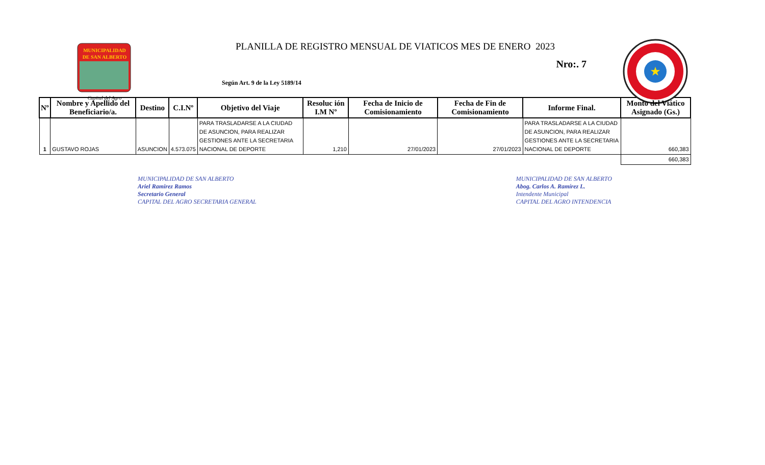MUNICIPALIDAD
DE SAN ALBERTO
Capital del Agro
PLANILLA DE REGISTRO MENSUAL DE VIATICOS MES DE ENERO 2023
Nro:. 7
Según Art. 9 de la Ley 5189/14
★
| Nº | Nombre y Apellido del Beneficiario/a. | Destino | C.I.Nº | Objetivo del Viaje | Resoluc ión I.M Nº | Fecha de Inicio de Comisionamiento | Fecha de Fin de Comisionamiento | Informe Final. | Monto del Viático Asignado (Gs.) |
| --- | --- | --- | --- | --- | --- | --- | --- | --- | --- |
| 1 | GUSTAVO ROJAS | ASUNCION | 4.573.075 | PARA TRASLADARSE A LA CIUDAD DE ASUNCION, PARA REALIZAR GESTIONES ANTE LA SECRETARIA NACIONAL DE DEPORTE | 1,210 | 27/01/2023 | 27/01/2023 | PARA TRASLADARSE A LA CIUDAD DE ASUNCION, PARA REALIZAR GESTIONES ANTE LA SECRETARIA NACIONAL DE DEPORTE | 660,383 |
| | | | | | | | | | 660,383 |
MUNICIPALIDAD DE SAN ALBERTO
Ariel Ramirez Ramos
Secretario General
CAPITAL DEL AGRO SECRETARIA GENERAL
MUNICIPALIDAD DE SAN ALBERTO
Abog. Carlos A. Ramírez L.
Intendente Municipal
CAPITAL DEL AGRO INTENDENCIA